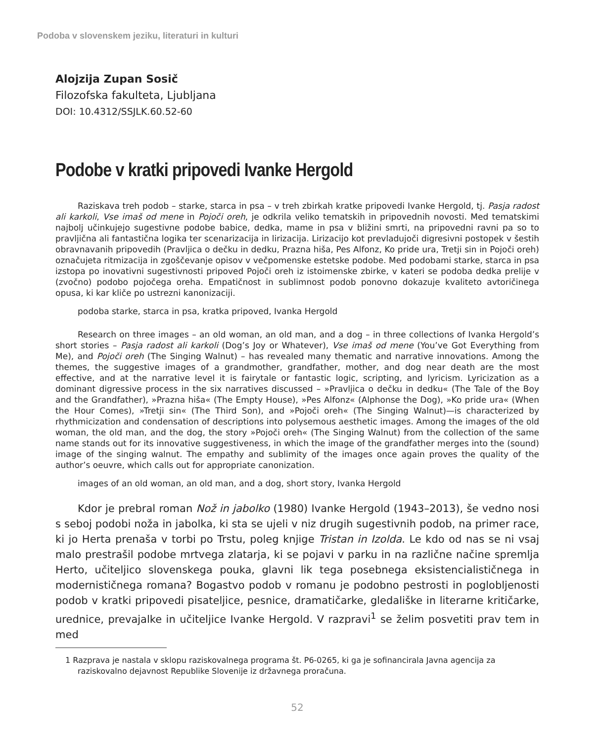Podoba v slovenskem jeziku, literaturi in kulturi
Alojzija Zupan Sosič
Filozofska fakulteta, Ljubljana
DOI: 10.4312/SSJLK.60.52-60
Podobe v kratki pripovedi Ivanke Hergold
Raziskava treh podob – starke, starca in psa – v treh zbirkah kratke pripovedi Ivanke Hergold, tj. Pasja radost ali karkoli, Vse imaš od mene in Pojoči oreh, je odkrila veliko tematskih in pripovednih novosti. Med tematskimi najbolj učinkujejo sugestivne podobe babice, dedka, mame in psa v bližini smrti, na pripovedni ravni pa so to pravljična ali fantastična logika ter scenarizacija in lirizacija. Lirizacijo kot prevladujoči digresivni postopek v šestih obravnavanih pripovedih (Pravljica o dečku in dedku, Prazna hiša, Pes Alfonz, Ko pride ura, Tretji sin in Pojoči oreh) označujeta ritmizacija in zgoščevanje opisov v večpomenske estetske podobe. Med podobami starke, starca in psa izstopa po inovativni sugestivnosti pripoved Pojoči oreh iz istoimenske zbirke, v kateri se podoba dedka prelije v (zvočno) podobo pojočega oreha. Empatičnost in sublimnost podob ponovno dokazuje kvaliteto avtoričinega opusa, ki kar kliče po ustrezni kanonizaciji.
podoba starke, starca in psa, kratka pripoved, Ivanka Hergold
Research on three images – an old woman, an old man, and a dog – in three collections of Ivanka Hergold’s short stories – Pasja radost ali karkoli (Dog’s Joy or Whatever), Vse imaš od mene (You’ve Got Everything from Me), and Pojoči oreh (The Singing Walnut) – has revealed many thematic and narrative innovations. Among the themes, the suggestive images of a grandmother, grandfather, mother, and dog near death are the most effective, and at the narrative level it is fairytale or fantastic logic, scripting, and lyricism. Lyricization as a dominant digressive process in the six narratives discussed – »Pravljica o dečku in dedku« (The Tale of the Boy and the Grandfather), »Prazna hiša« (The Empty House), »Pes Alfonz« (Alphonse the Dog), »Ko pride ura« (When the Hour Comes), »Tretji sin« (The Third Son), and »Pojoči oreh« (The Singing Walnut)—is characterized by rhythmicization and condensation of descriptions into polysemous aesthetic images. Among the images of the old woman, the old man, and the dog, the story »Pojoči oreh« (The Singing Walnut) from the collection of the same name stands out for its innovative suggestiveness, in which the image of the grandfather merges into the (sound) image of the singing walnut. The empathy and sublimity of the images once again proves the quality of the author’s oeuvre, which calls out for appropriate canonization.
images of an old woman, an old man, and a dog, short story, Ivanka Hergold
Kdor je prebral roman Nož in jabolko (1980) Ivanke Hergold (1943–2013), še vedno nosi s seboj podobi noža in jabolka, ki sta se ujeli v niz drugih sugestivnih podob, na primer race, ki jo Herta prenaša v torbi po Trstu, poleg knjige Tristan in Izolda. Le kdo od nas se ni vsaj malo prestrašil podobe mrtvega zlatarja, ki se pojavi v parku in na različne načine spremlja Herto, učiteljico slovenskega pouka, glavni lik tega posebnega eksistencialističnega in modernističnega romana? Bogastvo podob v romanu je podobno pestrosti in poglobljenosti podob v kratki pripovedi pisateljice, pesnice, dramatičarke, gledališke in literarne kritičarke, urednice, prevajalke in učiteljice Ivanke Hergold. V razpravi<sup>1</sup> se želim posvetiti prav tem in med
1 Razprava je nastala v sklopu raziskovalnega programa št. P6-0265, ki ga je sofinancirala Javna agencija za raziskovalno dejavnost Republike Slovenije iz državnega proračuna.
52